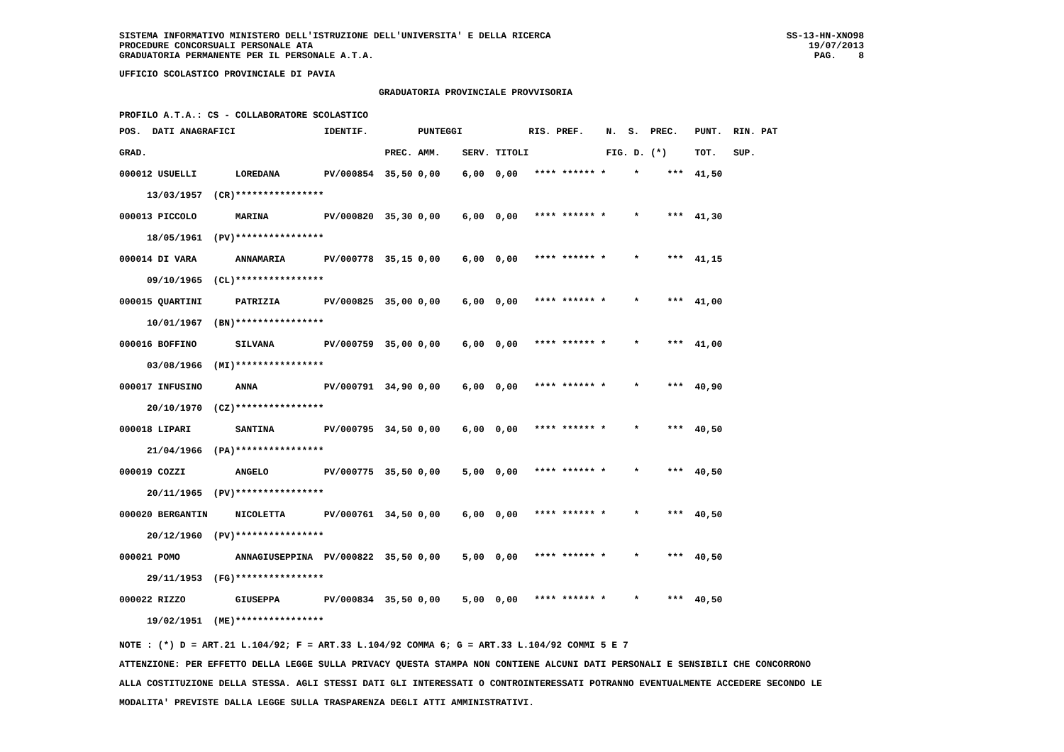SISTEMA INFORMATIVO MINISTERO DELL'ISTRUZIONE DELL'UNIVERSITA' E DELLA RICERCA
PROCEDURE CONCORSUALI PERSONALE ATA
GRADUATORIA PERMANENTE PER IL PERSONALE A.T.A.
SS-13-HN-XNO98
19/07/2013
PAG. 8
UFFICIO SCOLASTICO PROVINCIALE DI PAVIA
GRADUATORIA PROVINCIALE PROVVISORIA
PROFILO A.T.A.: CS - COLLABORATORE SCOLASTICO
| POS. DATI ANAGRAFICI | | IDENTIF. | | PUNTEGGI | | | RIS. PREF. | N. S. | PREC. | PUNT. RIN. PAT |
| --- | --- | --- | --- | --- | --- | --- | --- | --- | --- | --- |
| GRAD. | | | PREC. | AMM. | SERV. | TITOLI | | FIG. D. | (*) | TOT. SUP. |
| 000012 USUELLI | LOREDANA | PV/000854 | 35,50 | 0,00 | 6,00 | 0,00 | **** ****** * | * | *** | 41,50 |
| 13/03/1957 (CR) | **************** | | | | | | | | | |
| 000013 PICCOLO | MARINA | PV/000820 | 35,30 | 0,00 | 6,00 | 0,00 | **** ****** * | * | *** | 41,30 |
| 18/05/1961 (PV) | **************** | | | | | | | | | |
| 000014 DI VARA | ANNAMARIA | PV/000778 | 35,15 | 0,00 | 6,00 | 0,00 | **** ****** * | * | *** | 41,15 |
| 09/10/1965 (CL) | **************** | | | | | | | | | |
| 000015 QUARTINI | PATRIZIA | PV/000825 | 35,00 | 0,00 | 6,00 | 0,00 | **** ****** * | * | *** | 41,00 |
| 10/01/1967 (BN) | **************** | | | | | | | | | |
| 000016 BOFFINO | SILVANA | PV/000759 | 35,00 | 0,00 | 6,00 | 0,00 | **** ****** * | * | *** | 41,00 |
| 03/08/1966 (MI) | **************** | | | | | | | | | |
| 000017 INFUSINO | ANNA | PV/000791 | 34,90 | 0,00 | 6,00 | 0,00 | **** ****** * | * | *** | 40,90 |
| 20/10/1970 (CZ) | **************** | | | | | | | | | |
| 000018 LIPARI | SANTINA | PV/000795 | 34,50 | 0,00 | 6,00 | 0,00 | **** ****** * | * | *** | 40,50 |
| 21/04/1966 (PA) | **************** | | | | | | | | | |
| 000019 COZZI | ANGELO | PV/000775 | 35,50 | 0,00 | 5,00 | 0,00 | **** ****** * | * | *** | 40,50 |
| 20/11/1965 (PV) | **************** | | | | | | | | | |
| 000020 BERGANTIN | NICOLETTA | PV/000761 | 34,50 | 0,00 | 6,00 | 0,00 | **** ****** * | * | *** | 40,50 |
| 20/12/1960 (PV) | **************** | | | | | | | | | |
| 000021 POMO | ANNAGIUSEPPINA | PV/000822 | 35,50 | 0,00 | 5,00 | 0,00 | **** ****** * | * | *** | 40,50 |
| 29/11/1953 (FG) | **************** | | | | | | | | | |
| 000022 RIZZO | GIUSEPPA | PV/000834 | 35,50 | 0,00 | 5,00 | 0,00 | **** ****** * | * | *** | 40,50 |
| 19/02/1951 (ME) | **************** | | | | | | | | | |
NOTE : (*) D = ART.21 L.104/92; F = ART.33 L.104/92 COMMA 6; G = ART.33 L.104/92 COMMI 5 E 7
ATTENZIONE: PER EFFETTO DELLA LEGGE SULLA PRIVACY QUESTA STAMPA NON CONTIENE ALCUNI DATI PERSONALI E SENSIBILI CHE CONCORRONO
ALLA COSTITUZIONE DELLA STESSA. AGLI STESSI DATI GLI INTERESSATI O CONTROINTERESSATI POTRANNO EVENTUALMENTE ACCEDERE SECONDO LE
MODALITA' PREVISTE DALLA LEGGE SULLA TRASPARENZA DEGLI ATTI AMMINISTRATIVI.